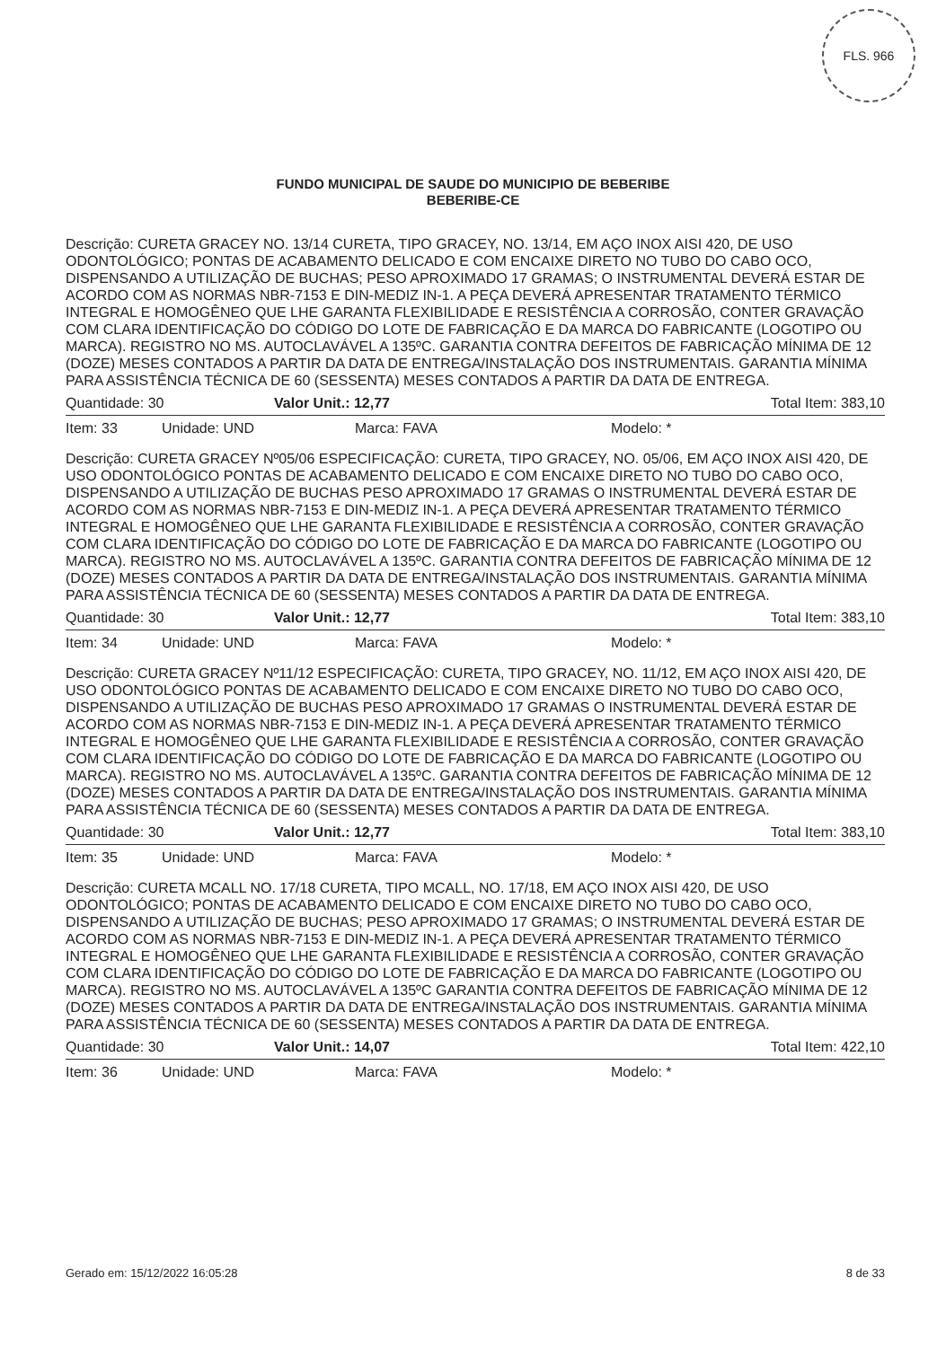FLS. 966
FUNDO MUNICIPAL DE SAUDE DO MUNICIPIO DE BEBERIBE
BEBERIBE-CE
Descrição: CURETA GRACEY NO. 13/14 CURETA, TIPO GRACEY, NO. 13/14, EM AÇO INOX AISI 420, DE USO ODONTOLÓGICO; PONTAS DE ACABAMENTO DELICADO E COM ENCAIXE DIRETO NO TUBO DO CABO OCO, DISPENSANDO A UTILIZAÇÃO DE BUCHAS; PESO APROXIMADO 17 GRAMAS; O INSTRUMENTAL DEVERÁ ESTAR DE ACORDO COM AS NORMAS NBR-7153 E DIN-MEDIZ IN-1. A PEÇA DEVERÁ APRESENTAR TRATAMENTO TÉRMICO INTEGRAL E HOMOGÊNEO QUE LHE GARANTA FLEXIBILIDADE E RESISTÊNCIA A CORROSÃO, CONTER GRAVAÇÃO COM CLARA IDENTIFICAÇÃO DO CÓDIGO DO LOTE DE FABRICAÇÃO E DA MARCA DO FABRICANTE (LOGOTIPO OU MARCA). REGISTRO NO MS. AUTOCLAVÁVEL A 135ºC. GARANTIA CONTRA DEFEITOS DE FABRICAÇÃO MÍNIMA DE 12 (DOZE) MESES CONTADOS A PARTIR DA DATA DE ENTREGA/INSTALAÇÃO DOS INSTRUMENTAIS. GARANTIA MÍNIMA PARA ASSISTÊNCIA TÉCNICA DE 60 (SESSENTA) MESES CONTADOS A PARTIR DA DATA DE ENTREGA.
Quantidade: 30 Valor Unit.: 12,77 Total Item: 383,10
Item: 33 Unidade: UND Marca: FAVA Modelo: *
Descrição: CURETA GRACEY Nº05/06 ESPECIFICAÇÃO: CURETA, TIPO GRACEY, NO. 05/06, EM AÇO INOX AISI 420, DE USO ODONTOLÓGICO PONTAS DE ACABAMENTO DELICADO E COM ENCAIXE DIRETO NO TUBO DO CABO OCO, DISPENSANDO A UTILIZAÇÃO DE BUCHAS PESO APROXIMADO 17 GRAMAS O INSTRUMENTAL DEVERÁ ESTAR DE ACORDO COM AS NORMAS NBR-7153 E DIN-MEDIZ IN-1. A PEÇA DEVERÁ APRESENTAR TRATAMENTO TÉRMICO INTEGRAL E HOMOGÊNEO QUE LHE GARANTA FLEXIBILIDADE E RESISTÊNCIA A CORROSÃO, CONTER GRAVAÇÃO COM CLARA IDENTIFICAÇÃO DO CÓDIGO DO LOTE DE FABRICAÇÃO E DA MARCA DO FABRICANTE (LOGOTIPO OU MARCA). REGISTRO NO MS. AUTOCLAVÁVEL A 135ºC. GARANTIA CONTRA DEFEITOS DE FABRICAÇÃO MÍNIMA DE 12 (DOZE) MESES CONTADOS A PARTIR DA DATA DE ENTREGA/INSTALAÇÃO DOS INSTRUMENTAIS. GARANTIA MÍNIMA PARA ASSISTÊNCIA TÉCNICA DE 60 (SESSENTA) MESES CONTADOS A PARTIR DA DATA DE ENTREGA.
Quantidade: 30 Valor Unit.: 12,77 Total Item: 383,10
Item: 34 Unidade: UND Marca: FAVA Modelo: *
Descrição: CURETA GRACEY Nº11/12 ESPECIFICAÇÃO: CURETA, TIPO GRACEY, NO. 11/12, EM AÇO INOX AISI 420, DE USO ODONTOLÓGICO PONTAS DE ACABAMENTO DELICADO E COM ENCAIXE DIRETO NO TUBO DO CABO OCO, DISPENSANDO A UTILIZAÇÃO DE BUCHAS PESO APROXIMADO 17 GRAMAS O INSTRUMENTAL DEVERÁ ESTAR DE ACORDO COM AS NORMAS NBR-7153 E DIN-MEDIZ IN-1. A PEÇA DEVERÁ APRESENTAR TRATAMENTO TÉRMICO INTEGRAL E HOMOGÊNEO QUE LHE GARANTA FLEXIBILIDADE E RESISTÊNCIA A CORROSÃO, CONTER GRAVAÇÃO COM CLARA IDENTIFICAÇÃO DO CÓDIGO DO LOTE DE FABRICAÇÃO E DA MARCA DO FABRICANTE (LOGOTIPO OU MARCA). REGISTRO NO MS. AUTOCLAVÁVEL A 135ºC. GARANTIA CONTRA DEFEITOS DE FABRICAÇÃO MÍNIMA DE 12 (DOZE) MESES CONTADOS A PARTIR DA DATA DE ENTREGA/INSTALAÇÃO DOS INSTRUMENTAIS. GARANTIA MÍNIMA PARA ASSISTÊNCIA TÉCNICA DE 60 (SESSENTA) MESES CONTADOS A PARTIR DA DATA DE ENTREGA.
Quantidade: 30 Valor Unit.: 12,77 Total Item: 383,10
Item: 35 Unidade: UND Marca: FAVA Modelo: *
Descrição: CURETA MCALL NO. 17/18 CURETA, TIPO MCALL, NO. 17/18, EM AÇO INOX AISI 420, DE USO ODONTOLÓGICO; PONTAS DE ACABAMENTO DELICADO E COM ENCAIXE DIRETO NO TUBO DO CABO OCO, DISPENSANDO A UTILIZAÇÃO DE BUCHAS; PESO APROXIMADO 17 GRAMAS; O INSTRUMENTAL DEVERÁ ESTAR DE ACORDO COM AS NORMAS NBR-7153 E DIN-MEDIZ IN-1. A PEÇA DEVERÁ APRESENTAR TRATAMENTO TÉRMICO INTEGRAL E HOMOGÊNEO QUE LHE GARANTA FLEXIBILIDADE E RESISTÊNCIA A CORROSÃO, CONTER GRAVAÇÃO COM CLARA IDENTIFICAÇÃO DO CÓDIGO DO LOTE DE FABRICAÇÃO E DA MARCA DO FABRICANTE (LOGOTIPO OU MARCA). REGISTRO NO MS. AUTOCLAVÁVEL A 135ºC GARANTIA CONTRA DEFEITOS DE FABRICAÇÃO MÍNIMA DE 12 (DOZE) MESES CONTADOS A PARTIR DA DATA DE ENTREGA/INSTALAÇÃO DOS INSTRUMENTAIS. GARANTIA MÍNIMA PARA ASSISTÊNCIA TÉCNICA DE 60 (SESSENTA) MESES CONTADOS A PARTIR DA DATA DE ENTREGA.
Quantidade: 30 Valor Unit.: 14,07 Total Item: 422,10
Item: 36 Unidade: UND Marca: FAVA Modelo: *
Gerado em: 15/12/2022 16:05:28 8 de 33